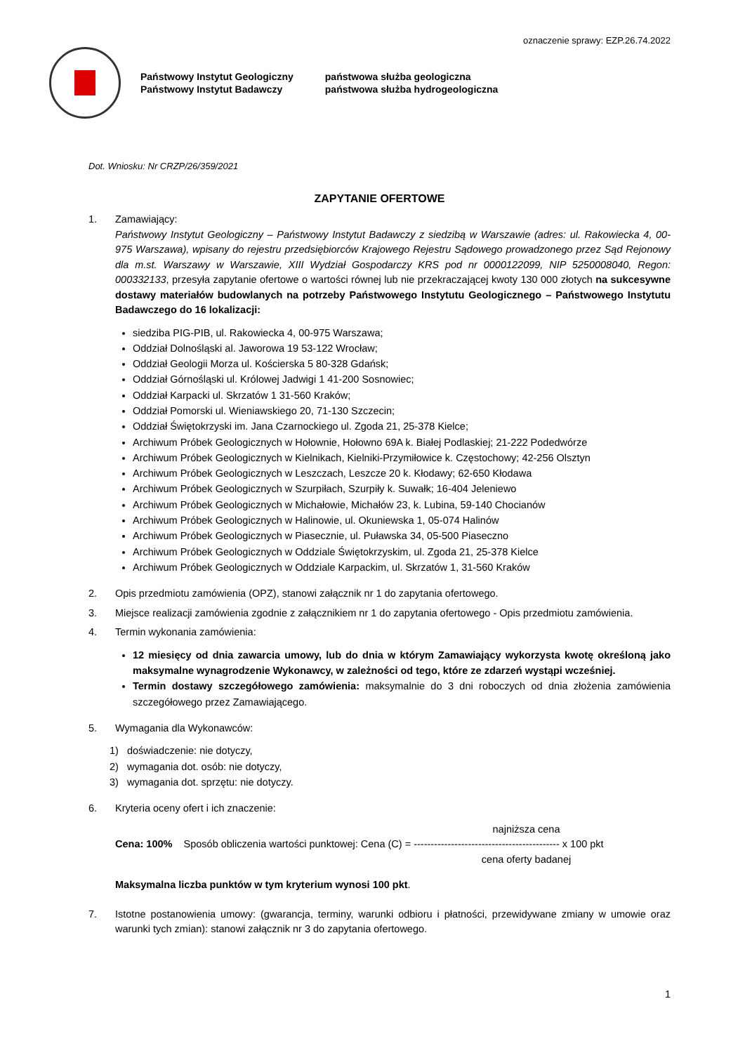oznaczenie sprawy: EZP.26.74.2022
Państwowy Instytut Geologiczny
Państwowy Instytut Badawczy
państwowa służba geologiczna
państwowa służba hydrogeologiczna
Dot. Wniosku: Nr CRZP/26/359/2021
ZAPYTANIE OFERTOWE
1. Zamawiający:
Państwowy Instytut Geologiczny – Państwowy Instytut Badawczy z siedzibą w Warszawie (adres: ul. Rakowiecka 4, 00-975 Warszawa), wpisany do rejestru przedsiębiorców Krajowego Rejestru Sądowego prowadzonego przez Sąd Rejonowy dla m.st. Warszawy w Warszawie, XIII Wydział Gospodarczy KRS pod nr 0000122099, NIP 5250008040, Regon: 000332133, przesyła zapytanie ofertowe o wartości równej lub nie przekraczającej kwoty 130 000 złotych na sukcesywne dostawy materiałów budowlanych na potrzeby Państwowego Instytutu Geologicznego – Państwowego Instytutu Badawczego do 16 lokalizacji:
siedziba PIG-PIB, ul. Rakowiecka 4, 00-975 Warszawa;
Oddział Dolnośląski al. Jaworowa 19 53-122 Wrocław;
Oddział Geologii Morza ul. Kościerska 5 80-328 Gdańsk;
Oddział Górnośląski ul. Królowej Jadwigi 1 41-200 Sosnowiec;
Oddział Karpacki ul. Skrzatów 1 31-560 Kraków;
Oddział Pomorski ul. Wieniawskiego 20, 71-130 Szczecin;
Oddział Świętokrzyski im. Jana Czarnockiego ul. Zgoda 21, 25-378 Kielce;
Archiwum Próbek Geologicznych w Hołownie, Hołowno 69A k. Białej Podlaskiej; 21-222 Podedwórze
Archiwum Próbek Geologicznych w Kielnikach, Kielniki-Przymiłowice k. Częstochowy; 42-256 Olsztyn
Archiwum Próbek Geologicznych w Leszczach, Leszcze 20 k. Kłodawy; 62-650 Kłodawa
Archiwum Próbek Geologicznych w Szurpiłach, Szurpiły k. Suwałk; 16-404 Jeleniewo
Archiwum Próbek Geologicznych w Michałowie, Michałów 23, k. Lubina, 59-140 Chocianów
Archiwum Próbek Geologicznych w Halinowie, ul. Okuniewska 1, 05-074 Halinów
Archiwum Próbek Geologicznych w Piasecznie, ul. Puławska 34, 05-500 Piaseczno
Archiwum Próbek Geologicznych w Oddziale Świętokrzyskim, ul. Zgoda 21, 25-378 Kielce
Archiwum Próbek Geologicznych w Oddziale Karpackim, ul. Skrzatów 1, 31-560 Kraków
2. Opis przedmiotu zamówienia (OPZ), stanowi załącznik nr 1 do zapytania ofertowego.
3. Miejsce realizacji zamówienia zgodnie z załącznikiem nr 1 do zapytania ofertowego - Opis przedmiotu zamówienia.
4. Termin wykonania zamówienia:
12 miesięcy od dnia zawarcia umowy, lub do dnia w którym Zamawiający wykorzysta kwotę określoną jako maksymalne wynagrodzenie Wykonawcy, w zależności od tego, które ze zdarzeń wystąpi wcześniej.
Termin dostawy szczegółowego zamówienia: maksymalnie do 3 dni roboczych od dnia złożenia zamówienia szczegółowego przez Zamawiającego.
5. Wymagania dla Wykonawców:
1) doświadczenie: nie dotyczy,
2) wymagania dot. osób: nie dotyczy,
3) wymagania dot. sprzętu: nie dotyczy.
6. Kryteria oceny ofert i ich znaczenie:
najniższa cena
Cena: 100% Sposób obliczenia wartości punktowej: Cena (C) = ------------------------------------------- x 100 pkt
cena oferty badanej
Maksymalna liczba punktów w tym kryterium wynosi 100 pkt.
7. Istotne postanowienia umowy: (gwarancja, terminy, warunki odbioru i płatności, przewidywane zmiany w umowie oraz warunki tych zmian): stanowi załącznik nr 3 do zapytania ofertowego.
1